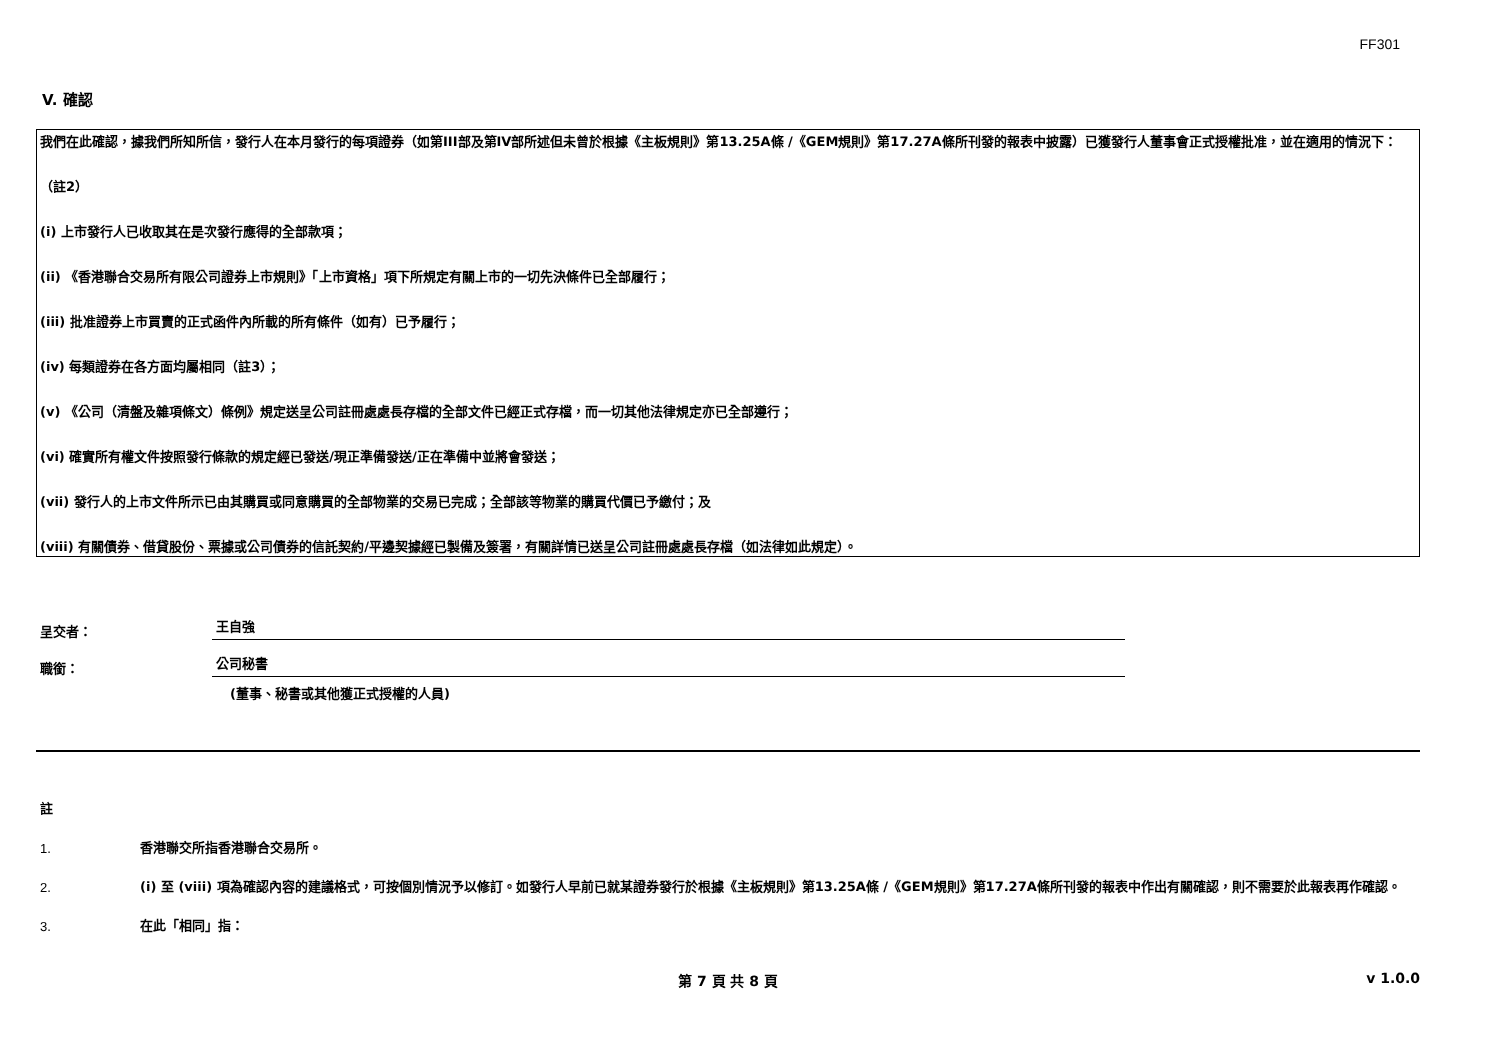FF301
V. 確認
我們在此確認，據我們所知所信，發行人在本月發行的每項證券（如第III部及第IV部所述但未曾於根據《主板規則》第13.25A條 /《GEM規則》第17.27A條所刊發的報表中披露）已獲發行人董事會正式授權批准，並在適用的情況下：
（註2）
(i) 上市發行人已收取其在是次發行應得的全部款項；
(ii) 《香港聯合交易所有限公司證券上市規則》「上市資格」項下所規定有關上市的一切先決條件已全部履行；
(iii) 批准證券上市買賣的正式函件內所載的所有條件（如有）已予履行；
(iv) 每類證券在各方面均屬相同（註3）；
(v) 《公司（清盤及雜項條文）條例》規定送呈公司註冊處處長存檔的全部文件已經正式存檔，而一切其他法律規定亦已全部遵行；
(vi) 確實所有權文件按照發行條款的規定經已發送/現正準備發送/正在準備中並將會發送；
(vii) 發行人的上市文件所示已由其購買或同意購買的全部物業的交易已完成；全部該等物業的購買代價已予繳付；及
(viii) 有關債券、借貸股份、票據或公司債券的信託契約/平邊契據經已製備及簽署，有關詳情已送呈公司註冊處處長存檔（如法律如此規定）。
呈交者： 王自強
職銜： 公司秘書
(董事、秘書或其他獲正式授權的人員)
註
1. 香港聯交所指香港聯合交易所。
2. (i) 至 (viii) 項為確認內容的建議格式，可按個別情況予以修訂。如發行人早前已就某證券發行於根據《主板規則》第13.25A條 /《GEM規則》第17.27A條所刊發的報表中作出有關確認，則不需要於此報表再作確認。
3. 在此「相同」指：
第 7 頁 共 8 頁 v 1.0.0